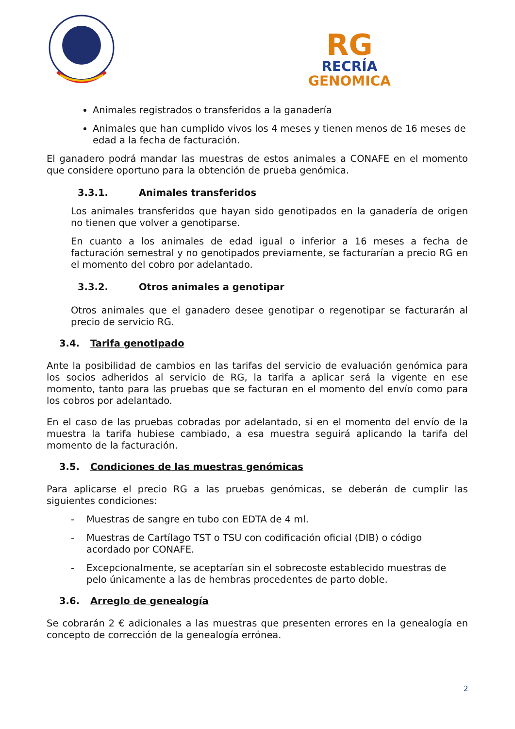RG
RECRÍA
GENOMICA
Animales registrados o transferidos a la ganadería
Animales que han cumplido vivos los 4 meses y tienen menos de 16 meses de edad a la fecha de facturación.
El ganadero podrá mandar las muestras de estos animales a CONAFE en el momento que considere oportuno para la obtención de prueba genómica.
3.3.1. Animales transferidos
Los animales transferidos que hayan sido genotipados en la ganadería de origen no tienen que volver a genotiparse.
En cuanto a los animales de edad igual o inferior a 16 meses a fecha de facturación semestral y no genotipados previamente, se facturarían a precio RG en el momento del cobro por adelantado.
3.3.2. Otros animales a genotipar
Otros animales que el ganadero desee genotipar o regenotipar se facturarán al precio de servicio RG.
3.4. Tarifa genotipado
Ante la posibilidad de cambios en las tarifas del servicio de evaluación genómica para los socios adheridos al servicio de RG, la tarifa a aplicar será la vigente en ese momento, tanto para las pruebas que se facturan en el momento del envío como para los cobros por adelantado.
En el caso de las pruebas cobradas por adelantado, si en el momento del envío de la muestra la tarifa hubiese cambiado, a esa muestra seguirá aplicando la tarifa del momento de la facturación.
3.5. Condiciones de las muestras genómicas
Para aplicarse el precio RG a las pruebas genómicas, se deberán de cumplir las siguientes condiciones:
- Muestras de sangre en tubo con EDTA de 4 ml.
- Muestras de Cartílago TST o TSU con codificación oficial (DIB) o código acordado por CONAFE.
- Excepcionalmente, se aceptarían sin el sobrecoste establecido muestras de pelo únicamente a las de hembras procedentes de parto doble.
3.6. Arreglo de genealogía
Se cobrarán 2 € adicionales a las muestras que presenten errores en la genealogía en concepto de corrección de la genealogía errónea.
2